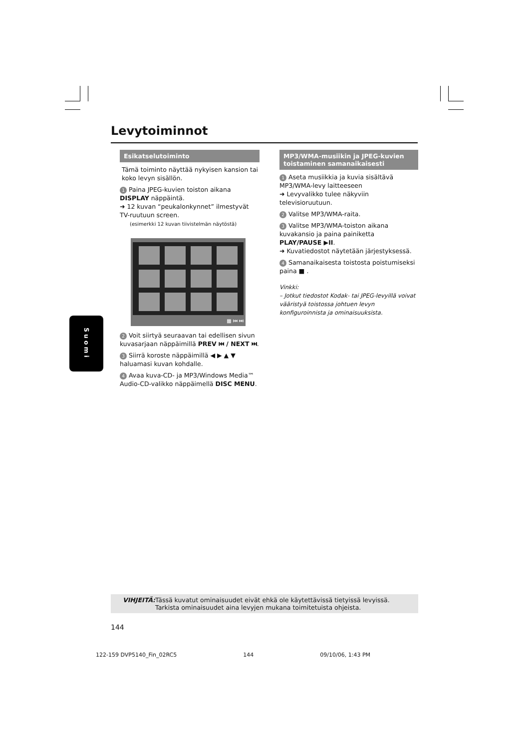Levytoiminnot
Esikatselutoiminto
Tämä toiminto näyttää nykyisen kansion tai koko levyn sisällön.
1 Paina JPEG-kuvien toiston aikana DISPLAY näppäintä.
➜ 12 kuvan “peukalonkynnet” ilmestyvät TV-ruutuun screen.
(esimerkki 12 kuvan tiivistelmän näytöstä)
▦ ⏮ ⏭
2 Voit siirtyä seuraavan tai edellisen sivun kuvasarjaan näppäimillä PREV ⏮ / NEXT ⏭.
3 Siirrä koroste näppäimillä ◀ ▶ ▲ ▼ haluamasi kuvan kohdalle.
4 Avaa kuva-CD- ja MP3/Windows Media™ Audio-CD-valikko näppäimellä DISC MENU.
Suomi
MP3/WMA-musiikin ja JPEG-kuvien toistaminen samanaikaisesti
1 Aseta musiikkia ja kuvia sisältävä MP3/WMA-levy laitteeseen
➜ Levyvalikko tulee näkyviin televisioruutuun.
2 Valitse MP3/WMA-raita.
3 Valitse MP3/WMA-toiston aikana kuvakansio ja paina painiketta PLAY/PAUSE ▶II.
➜ Kuvatiedostot näytetään järjestyksessä.
4 Samanaikaisesta toistosta poistumiseksi paina ■ .
Vinkki:
– Jotkut tiedostot Kodak- tai JPEG-levyillä voivat vääristyä toistossa johtuen levyn konfiguroinnista ja ominaisuuksista.
VIHJEITÄ: Tässä kuvatut ominaisuudet eivät ehkä ole käytettävissä tietyissä levyissä. Tarkista ominaisuudet aina levyjen mukana toimitetuista ohjeista.
144
122-159 DVP5140_Fin_02RC5 144 09/10/06, 1:43 PM